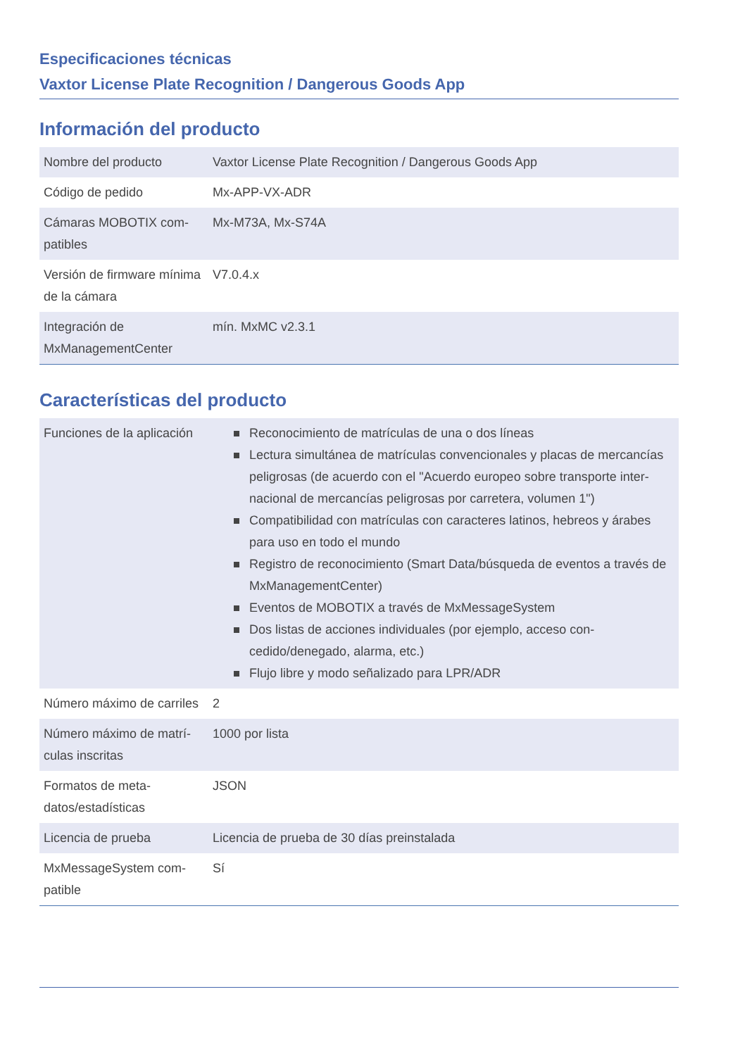Especificaciones técnicas
Vaxtor License Plate Recognition / Dangerous Goods App
Información del producto
| Nombre del producto | Vaxtor License Plate Recognition / Dangerous Goods App |
| Código de pedido | Mx-APP-VX-ADR |
| Cámaras MOBOTIX com-patibles | Mx-M73A, Mx-S74A |
| Versión de firmware mínima de la cámara | V7.0.4.x |
| Integración de MxManagementCenter | mín. MxMC v2.3.1 |
Características del producto
| Funciones de la aplicación | Reconocimiento de matrículas de una o dos líneas Lectura simultánea de matrículas convencionales y placas de mercancías peligrosas (de acuerdo con el "Acuerdo europeo sobre transporte inter-nacional de mercancías peligrosas por carretera, volumen 1") Compatibilidad con matrículas con caracteres latinos, hebreos y árabes para uso en todo el mundo Registro de reconocimiento (Smart Data/búsqueda de eventos a través de MxManagementCenter) Eventos de MOBOTIX a través de MxMessageSystem Dos listas de acciones individuales (por ejemplo, acceso con-cedido/denegado, alarma, etc.) Flujo libre y modo señalizado para LPR/ADR |
| Número máximo de carriles | 2 |
| Número máximo de matrí-culas inscritas | 1000 por lista |
| Formatos de meta-datos/estadísticas | JSON |
| Licencia de prueba | Licencia de prueba de 30 días preinstalada |
| MxMessageSystem com-patible | Sí |